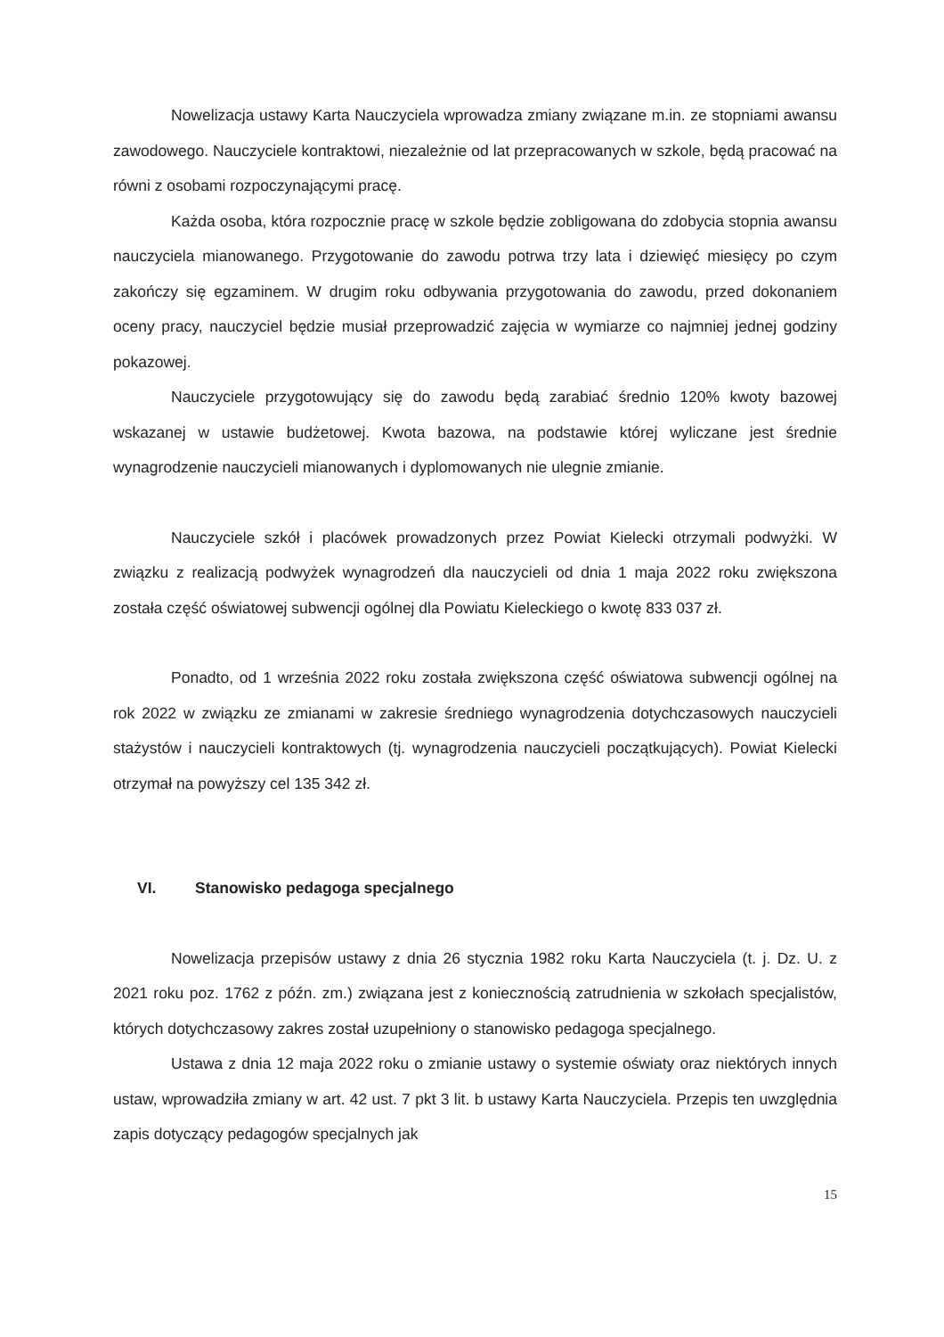Nowelizacja ustawy Karta Nauczyciela wprowadza zmiany związane m.in. ze stopniami awansu zawodowego. Nauczyciele kontraktowi, niezależnie od lat przepracowanych w szkole, będą pracować na równi z osobami rozpoczynającymi pracę.
Każda osoba, która rozpocznie pracę w szkole będzie zobligowana do zdobycia stopnia awansu nauczyciela mianowanego. Przygotowanie do zawodu potrwa trzy lata i dziewięć miesięcy po czym zakończy się egzaminem. W drugim roku odbywania przygotowania do zawodu, przed dokonaniem oceny pracy, nauczyciel będzie musiał przeprowadzić zajęcia w wymiarze co najmniej jednej godziny pokazowej.
Nauczyciele przygotowujący się do zawodu będą zarabiać średnio 120% kwoty bazowej wskazanej w ustawie budżetowej. Kwota bazowa, na podstawie której wyliczane jest średnie wynagrodzenie nauczycieli mianowanych i dyplomowanych nie ulegnie zmianie.
Nauczyciele szkół i placówek prowadzonych przez Powiat Kielecki otrzymali podwyżki. W związku z realizacją podwyżek wynagrodzeń dla nauczycieli od dnia 1 maja 2022 roku zwiększona została część oświatowej subwencji ogólnej dla Powiatu Kieleckiego o kwotę 833 037 zł.
Ponadto, od 1 września 2022 roku została zwiększona część oświatowa subwencji ogólnej na rok 2022 w związku ze zmianami w zakresie średniego wynagrodzenia dotychczasowych nauczycieli stażystów i nauczycieli kontraktowych (tj. wynagrodzenia nauczycieli początkujących). Powiat Kielecki otrzymał na powyższy cel 135 342 zł.
VI. Stanowisko pedagoga specjalnego
Nowelizacja przepisów ustawy z dnia 26 stycznia 1982 roku Karta Nauczyciela (t. j. Dz. U. z 2021 roku poz. 1762 z późn. zm.) związana jest z koniecznością zatrudnienia w szkołach specjalistów, których dotychczasowy zakres został uzupełniony o stanowisko pedagoga specjalnego.
Ustawa z dnia 12 maja 2022 roku o zmianie ustawy o systemie oświaty oraz niektórych innych ustaw, wprowadziła zmiany w art. 42 ust. 7 pkt 3 lit. b ustawy Karta Nauczyciela. Przepis ten uwzględnia zapis dotyczący pedagogów specjalnych jak
15